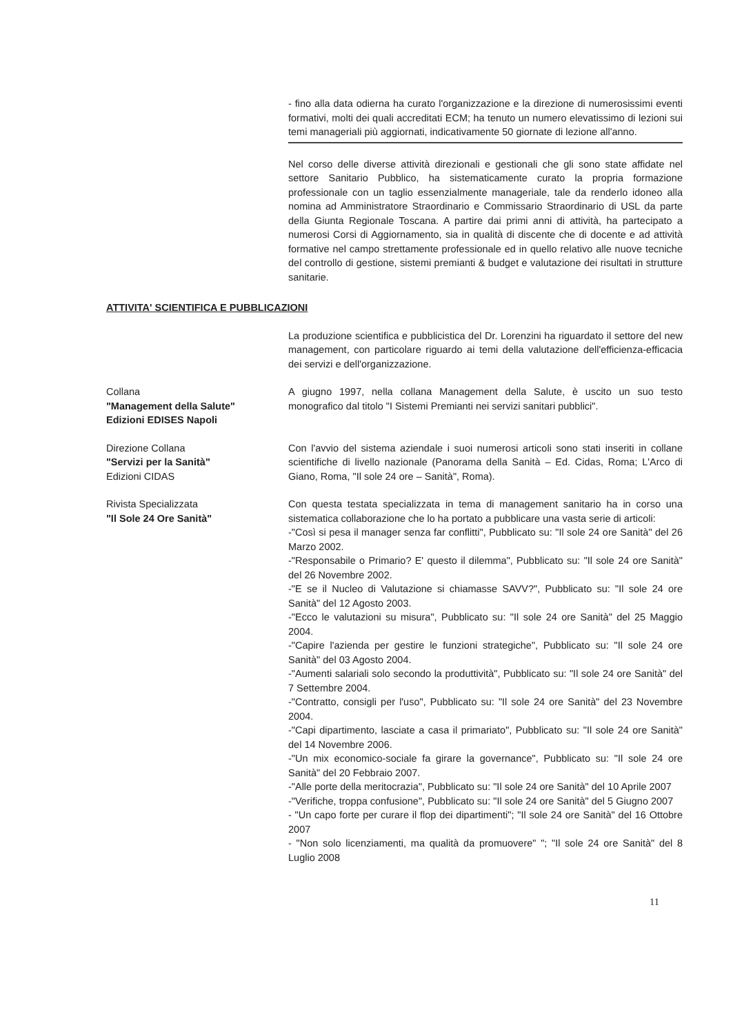- fino alla data odierna ha curato l'organizzazione e la direzione di numerosissimi eventi formativi, molti dei quali accreditati ECM; ha tenuto un numero elevatissimo di lezioni sui temi manageriali più aggiornati, indicativamente 50 giornate di lezione all'anno.
Nel corso delle diverse attività direzionali e gestionali che gli sono state affidate nel settore Sanitario Pubblico, ha sistematicamente curato la propria formazione professionale con un taglio essenzialmente manageriale, tale da renderlo idoneo alla nomina ad Amministratore Straordinario e Commissario Straordinario di USL da parte della Giunta Regionale Toscana. A partire dai primi anni di attività, ha partecipato a numerosi Corsi di Aggiornamento, sia in qualità di discente che di docente e ad attività formative nel campo strettamente professionale ed in quello relativo alle nuove tecniche del controllo di gestione, sistemi premianti & budget e valutazione dei risultati in strutture sanitarie.
ATTIVITA' SCIENTIFICA E PUBBLICAZIONI
La produzione scientifica e pubblicistica del Dr. Lorenzini ha riguardato il settore del new management, con particolare riguardo ai temi della valutazione dell'efficienza-efficacia dei servizi e dell'organizzazione.
Collana
"Management della Salute"
Edizioni EDISES Napoli
A giugno 1997, nella collana Management della Salute, è uscito un suo testo monografico dal titolo "I Sistemi Premianti nei servizi sanitari pubblici".
Direzione Collana
"Servizi per la Sanità"
Edizioni CIDAS
Con l'avvio del sistema aziendale i suoi numerosi articoli sono stati inseriti in collane scientifiche di livello nazionale (Panorama della Sanità – Ed. Cidas, Roma; L'Arco di Giano, Roma, "Il sole 24 ore – Sanità", Roma).
Rivista Specializzata
"Il Sole 24 Ore Sanità"
Con questa testata specializzata in tema di management sanitario ha in corso una sistematica collaborazione che lo ha portato a pubblicare una vasta serie di articoli:
-"Così si pesa il manager senza far conflitti", Pubblicato su: "Il sole 24 ore Sanità" del 26 Marzo 2002.
-"Responsabile o Primario? E' questo il dilemma", Pubblicato su: "Il sole 24 ore Sanità" del 26 Novembre 2002.
-"E se il Nucleo di Valutazione si chiamasse SAVV?", Pubblicato su: "Il sole 24 ore Sanità" del 12 Agosto 2003.
-"Ecco le valutazioni su misura", Pubblicato su: "Il sole 24 ore Sanità" del 25 Maggio 2004.
-"Capire l'azienda per gestire le funzioni strategiche", Pubblicato su: "Il sole 24 ore Sanità" del 03 Agosto 2004.
-"Aumenti salariali solo secondo la produttività", Pubblicato su: "Il sole 24 ore Sanità" del 7 Settembre 2004.
-"Contratto, consigli per l'uso", Pubblicato su: "Il sole 24 ore Sanità" del 23 Novembre 2004.
-"Capi dipartimento, lasciate a casa il primariato", Pubblicato su: "Il sole 24 ore Sanità" del 14 Novembre 2006.
-"Un mix economico-sociale fa girare la governance", Pubblicato su: "Il sole 24 ore Sanità" del 20 Febbraio 2007.
-"Alle porte della meritocrazia", Pubblicato su: "Il sole 24 ore Sanità" del 10 Aprile 2007
-"Verifiche, troppa confusione", Pubblicato su: "Il sole 24 ore Sanità" del 5 Giugno 2007
- "Un capo forte per curare il flop dei dipartimenti"; "Il sole 24 ore Sanità" del 16 Ottobre 2007
- "Non solo licenziamenti, ma qualità da promuovere" "; "Il sole 24 ore Sanità" del 8 Luglio 2008
11